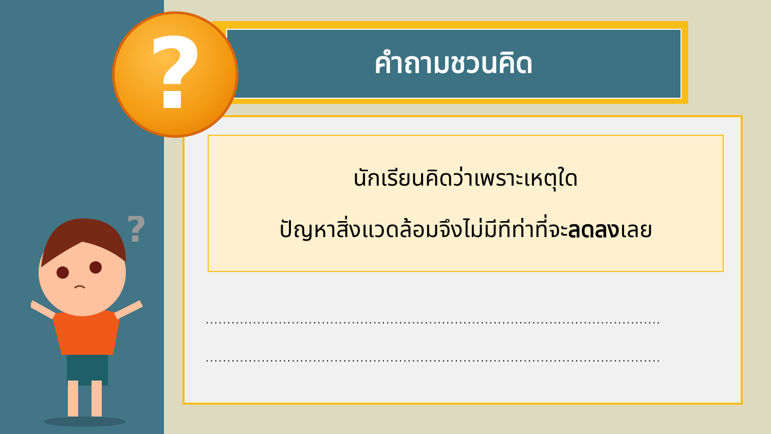คำถามชวนคิด
นักเรียนคิดว่าเพราะเหตุใด
ปัญหาสิ่งแวดล้อมจึงไม่มีทีท่าที่จะลดลงเลย
..........................................................................................................
..........................................................................................................
?
?